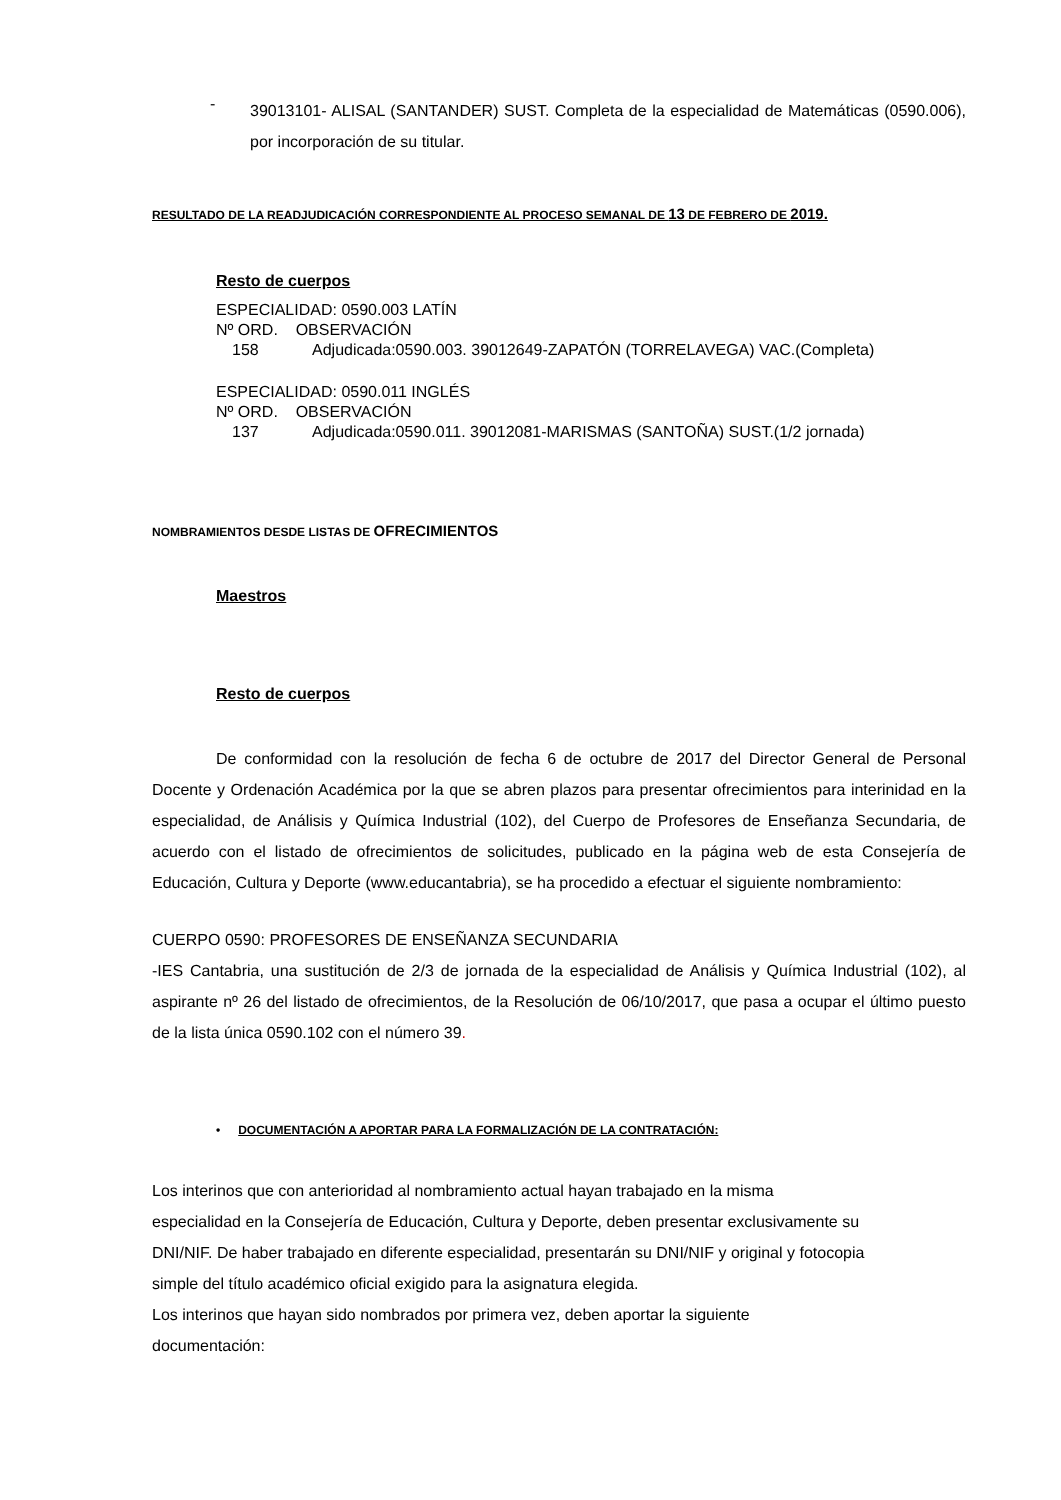-
39013101- ALISAL (SANTANDER) SUST. Completa de la especialidad de Matemáticas (0590.006), por incorporación de su titular.
RESULTADO DE LA READJUDICACIÓN CORRESPONDIENTE AL PROCESO SEMANAL DE 13 DE FEBRERO DE 2019.
Resto de cuerpos
ESPECIALIDAD: 0590.003 LATÍN
Nº ORD. OBSERVACIÓN
158 Adjudicada:0590.003. 39012649-ZAPATÓN (TORRELAVEGA) VAC.(Completa)
ESPECIALIDAD: 0590.011 INGLÉS
Nº ORD. OBSERVACIÓN
137 Adjudicada:0590.011. 39012081-MARISMAS (SANTOÑA) SUST.(1/2 jornada)
NOMBRAMIENTOS DESDE LISTAS DE OFRECIMIENTOS
Maestros
Resto de cuerpos
De conformidad con la resolución de fecha 6 de octubre de 2017 del Director General de Personal Docente y Ordenación Académica por la que se abren plazos para presentar ofrecimientos para interinidad en la especialidad, de Análisis y Química Industrial (102), del Cuerpo de Profesores de Enseñanza Secundaria, de acuerdo con el listado de ofrecimientos de solicitudes, publicado en la página web de esta Consejería de Educación, Cultura y Deporte (www.educantabria), se ha procedido a efectuar el siguiente nombramiento:
CUERPO 0590: PROFESORES DE ENSEÑANZA SECUNDARIA
-IES Cantabria, una sustitución de 2/3 de jornada de la especialidad de Análisis y Química Industrial (102), al aspirante nº 26 del listado de ofrecimientos, de la Resolución de 06/10/2017, que pasa a ocupar el último puesto de la lista única 0590.102 con el número 39.
• DOCUMENTACIÓN A APORTAR PARA LA FORMALIZACIÓN DE LA CONTRATACIÓN:
Los interinos que con anterioridad al nombramiento actual hayan trabajado en la misma
especialidad en la Consejería de Educación, Cultura y Deporte, deben presentar exclusivamente su
DNI/NIF. De haber trabajado en diferente especialidad, presentarán su DNI/NIF y original y fotocopia
simple del título académico oficial exigido para la asignatura elegida.
Los interinos que hayan sido nombrados por primera vez, deben aportar la siguiente
documentación: